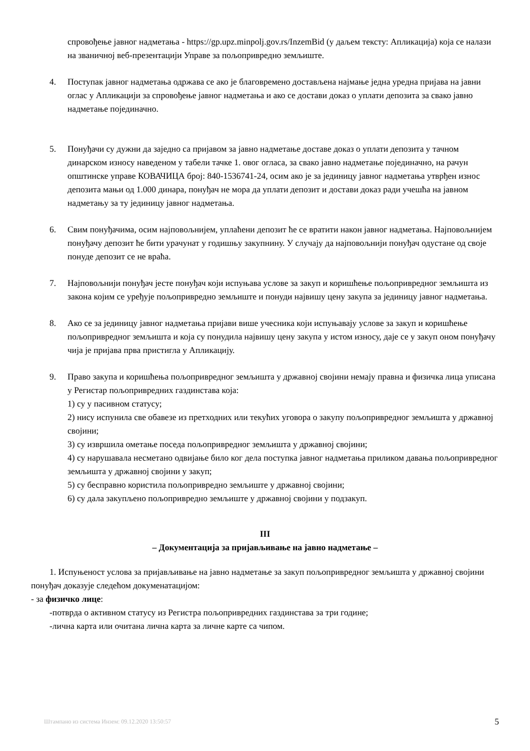спровођење јавног надметања - https://gp.upz.minpolj.gov.rs/InzemBid (у даљем тексту: Апликација) која се налази на званичној веб-презентацији Управе за пољопривредно земљиште.
4. Поступак јавног надметања одржава се ако је благовремено достављена најмање једна уредна пријава на јавни оглас у Апликацији за спровођење јавног надметања и ако се достави доказ о уплати депозита за свако јавно надметање појединачно.
5. Понуђачи су дужни да заједно са пријавом за јавно надметање доставе доказ о уплати депозита у тачном динарском износу наведеном у табели тачке 1. овог огласа, за свако јавно надметање појединачно, на рачун општинске управе КОВАЧИЦА број: 840-1536741-24, осим ако је за јединицу јавног надметања утврђен износ депозита мањи од 1.000 динара, понуђач не мора да уплати депозит и достави доказ ради учешћа на јавном надметању за ту јединицу јавног надметања.
6. Свим понуђачима, осим најповољнијем, уплаћени депозит ће се вратити након јавног надметања. Најповољнијем понуђачу депозит ће бити урачунат у годишњу закупнину. У случају да најповољнији понуђач одустане од своје понуде депозит се не враћа.
7. Најповољнији понуђач јесте понуђач који испуњава услове за закуп и коришћење пољопривредног земљишта из закона којим се уређује пољопривредно земљиште и понуди највишу цену закупа за јединицу јавног надметања.
8. Ако се за јединицу јавног надметања пријави више учесника који испуњавају услове за закуп и коришћење пољопривредног земљишта и која су понудила највишу цену закупа у истом износу, даје се у закуп оном понуђачу чија је пријава прва пристигла у Апликацију.
9. Право закупа и коришћења пољопривредног земљишта у државној својини немају правна и физичка лица уписана у Регистар пољопривредних газдинстава која:
1) су у пасивном статусу;
2) нису испунила све обавезе из претходних или текућих уговора о закупу пољопривредног земљишта у државној својини;
3) су извршила ометање поседа пољопривредног земљишта у државној својини;
4) су нарушавала несметано одвијање било ког дела поступка јавног надметања приликом давања пољопривредног земљишта у државној својини у закуп;
5) су бесправно користила пољопривредно земљиште у државној својини;
6) су дала закупљено пољопривредно земљиште у државној својини у подзакуп.
III
– Документација за пријављивање на јавно надметање –
1. Испуњеност услова за пријављивање на јавно надметање за закуп пољопривредног земљишта у државној својини понуђач доказује следећом докуменатацијом:
- за физичко лице:
-потврда о активном статусу из Регистра пољопривредних газдинстава за три године;
-лична карта или очитана лична карта за личне карте са чипом.
Штампано из система Инзем: 09.12.2020 13:50:57 5